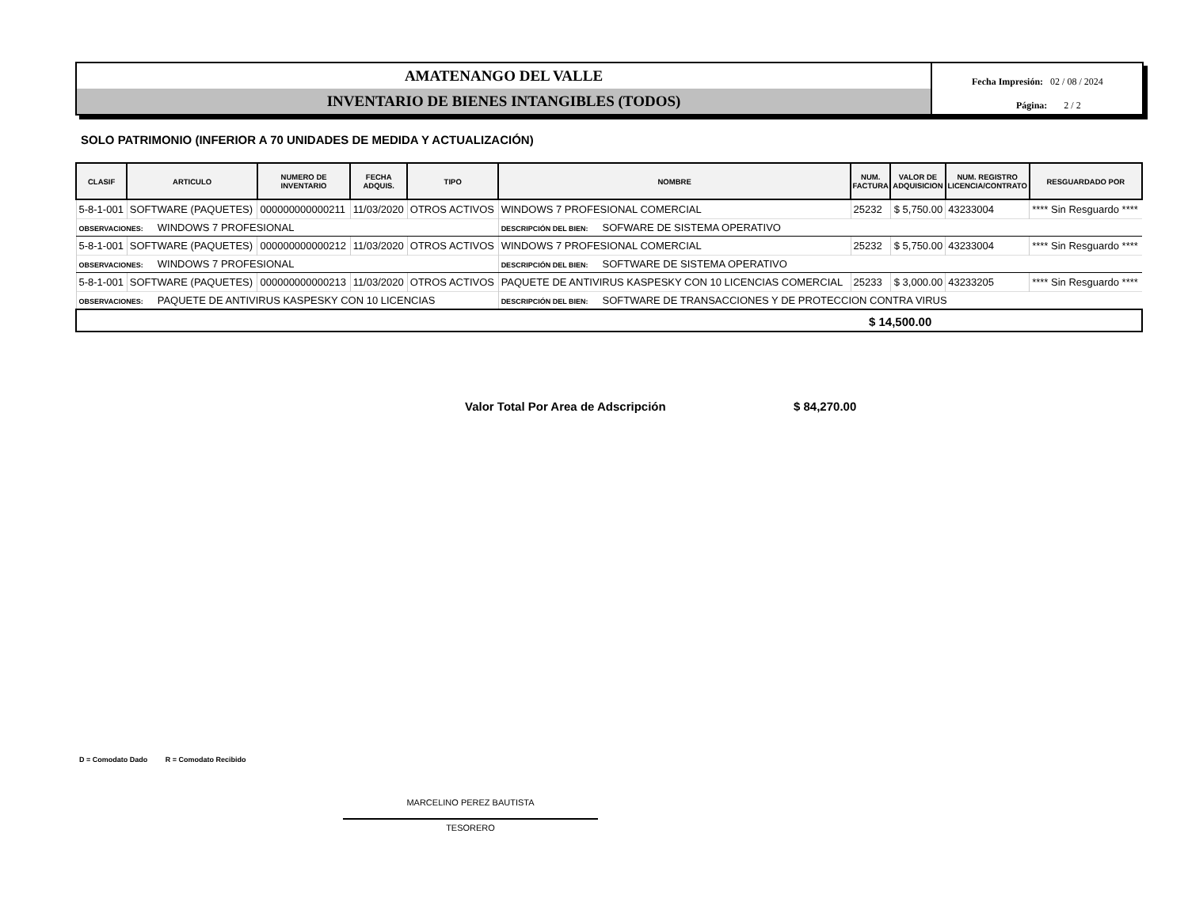AMATENANGO DEL VALLE
INVENTARIO DE BIENES INTANGIBLES (TODOS)
Fecha Impresión: 02 / 08 / 2024
Página: 2 / 2
SOLO PATRIMONIO (INFERIOR A 70 UNIDADES DE MEDIDA Y ACTUALIZACIÓN)
| CLASIF | ARTICULO | NUMERO DE INVENTARIO | FECHA ADQUIS. | TIPO | NOMBRE | NUM. FACTURA | VALOR DE ADQUISICION | NUM. REGISTRO LICENCIA/CONTRATO | RESGUARDADO POR |
| --- | --- | --- | --- | --- | --- | --- | --- | --- | --- |
| 5-8-1-001 | SOFTWARE (PAQUETES) | 000000000000211 | 11/03/2020 | OTROS ACTIVOS | WINDOWS 7 PROFESIONAL COMERCIAL | 25232 | $ 5,750.00 | 43233004 | **** Sin Resguardo **** |
| OBSERVACIONES: WINDOWS 7 PROFESIONAL | | | | | DESCRIPCIÓN DEL BIEN: SOFWARE DE SISTEMA OPERATIVO | | | | |
| 5-8-1-001 | SOFTWARE (PAQUETES) | 000000000000212 | 11/03/2020 | OTROS ACTIVOS | WINDOWS 7 PROFESIONAL COMERCIAL | 25232 | $ 5,750.00 | 43233004 | **** Sin Resguardo **** |
| OBSERVACIONES: WINDOWS 7 PROFESIONAL | | | | | DESCRIPCIÓN DEL BIEN: SOFTWARE DE SISTEMA OPERATIVO | | | | |
| 5-8-1-001 | SOFTWARE (PAQUETES) | 000000000000213 | 11/03/2020 | OTROS ACTIVOS | PAQUETE DE ANTIVIRUS KASPESKY CON 10 LICENCIAS COMERCIAL | 25233 | $ 3,000.00 | 43233205 | **** Sin Resguardo **** |
| OBSERVACIONES: PAQUETE DE ANTIVIRUS KASPESKY CON 10 LICENCIAS | | | | | DESCRIPCIÓN DEL BIEN: SOFTWARE DE TRANSACCIONES Y DE PROTECCION CONTRA VIRUS | | | | |
| $ 14,500.00 | | | | | | | | | |
Valor Total Por Area de Adscripción
$ 84,270.00
D = Comodato Dado R = Comodato Recibido
MARCELINO PEREZ BAUTISTA
TESORERO